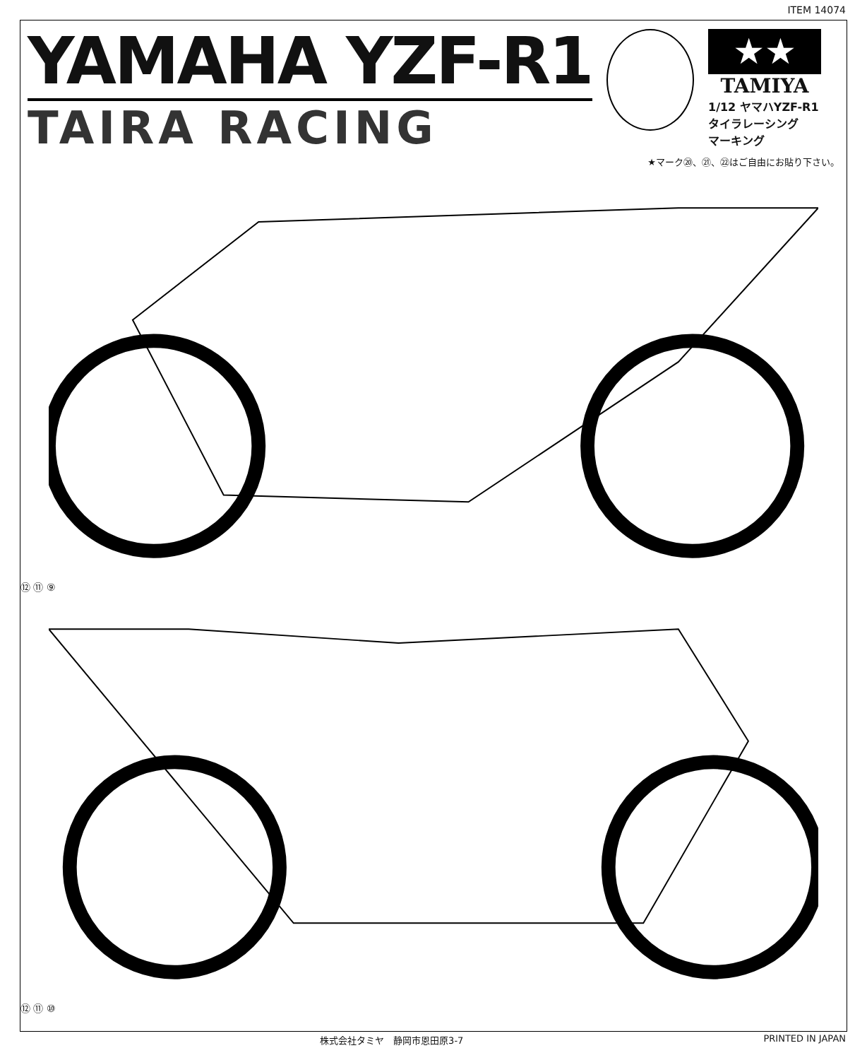ITEM 14074
YAMAHA YZF-R1
TAIRA RACING
★★
TAMIYA
1/12 ヤマハYZF-R1
タイラレーシング
マーキング
★マーク⑳、㉑、㉒はご自由にお貼り下さい。
⑫ ⑪ ⑨
⑫ ⑪ ⑩
株式会社タミヤ　静岡市恩田原3-7 PRINTED IN JAPAN